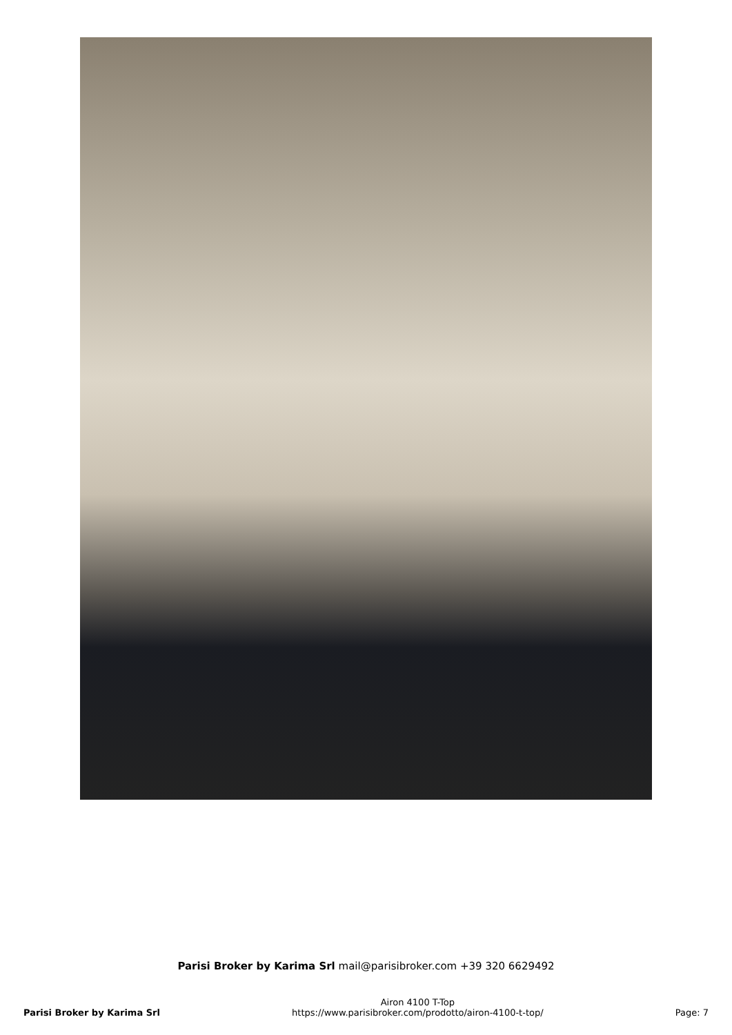Parisi Broker by Karima Srl mail@parisibroker.com +39 320 6629492
Parisi Broker by Karima Srl
Airon 4100 T-Top
https://www.parisibroker.com/prodotto/airon-4100-t-top/
Page: 7